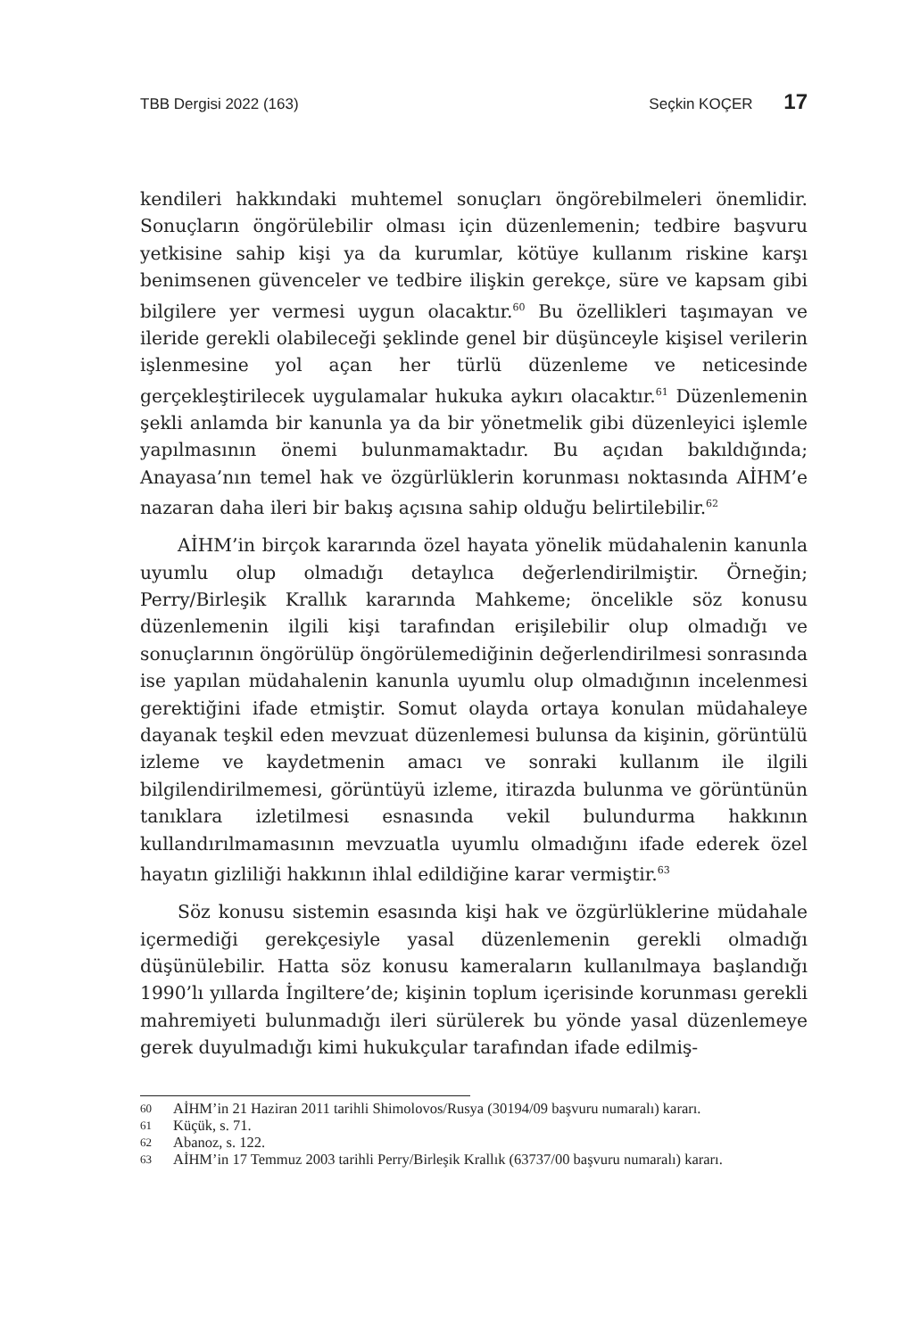TBB Dergisi 2022 (163) Seçkin KOÇER 17
kendileri hakkındaki muhtemel sonuçları öngörebilmeleri önemlidir. Sonuçların öngörülebilir olması için düzenlemenin; tedbire başvuru yetkisine sahip kişi ya da kurumlar, kötüye kullanım riskine karşı benimsenen güvenceler ve tedbire ilişkin gerekçe, süre ve kapsam gibi bilgilere yer vermesi uygun olacaktır.<sup>60</sup> Bu özellikleri taşımayan ve ileride gerekli olabileceği şeklinde genel bir düşünceyle kişisel verilerin işlenmesine yol açan her türlü düzenleme ve neticesinde gerçekleştirilecek uygulamalar hukuka aykırı olacaktır.<sup>61</sup> Düzenlemenin şekli anlamda bir kanunla ya da bir yönetmelik gibi düzenleyici işlemle yapılmasının önemi bulunmamaktadır. Bu açıdan bakıldığında; Anayasa’nın temel hak ve özgürlüklerin korunması noktasında AİHM’e nazaran daha ileri bir bakış açısına sahip olduğu belirtilebilir.<sup>62</sup>
AİHM’in birçok kararında özel hayata yönelik müdahalenin kanunla uyumlu olup olmadığı detaylıca değerlendirilmiştir. Örneğin; Perry/Birleşik Krallık kararında Mahkeme; öncelikle söz konusu düzenlemenin ilgili kişi tarafından erişilebilir olup olmadığı ve sonuçlarının öngörülüp öngörülemediğinin değerlendirilmesi sonrasında ise yapılan müdahalenin kanunla uyumlu olup olmadığının incelenmesi gerektiğini ifade etmiştir. Somut olayda ortaya konulan müdahaleye dayanak teşkil eden mevzuat düzenlemesi bulunsa da kişinin, görüntülü izleme ve kaydetmenin amacı ve sonraki kullanım ile ilgili bilgilendirilmemesi, görüntüyü izleme, itirazda bulunma ve görüntünün tanıklara izletilmesi esnasında vekil bulundurma hakkının kullandırılmamasının mevzuatla uyumlu olmadığını ifade ederek özel hayatın gizliliği hakkının ihlal edildiğine karar vermiştir.<sup>63</sup>
Söz konusu sistemin esasında kişi hak ve özgürlüklerine müdahale içermediği gerekçesiyle yasal düzenlemenin gerekli olmadığı düşünülebilir. Hatta söz konusu kameraların kullanılmaya başlandığı 1990’lı yıllarda İngiltere’de; kişinin toplum içerisinde korunması gerekli mahremiyeti bulunmadığı ileri sürülerek bu yönde yasal düzenlemeye gerek duyulmadığı kimi hukukçular tarafından ifade edilmiş-
60 AİHM’in 21 Haziran 2011 tarihli Shimolovos/Rusya (30194/09 başvuru numaralı) kararı.
61 Küçük, s. 71.
62 Abanoz, s. 122.
63 AİHM’in 17 Temmuz 2003 tarihli Perry/Birleşik Krallık (63737/00 başvuru numaralı) kararı.